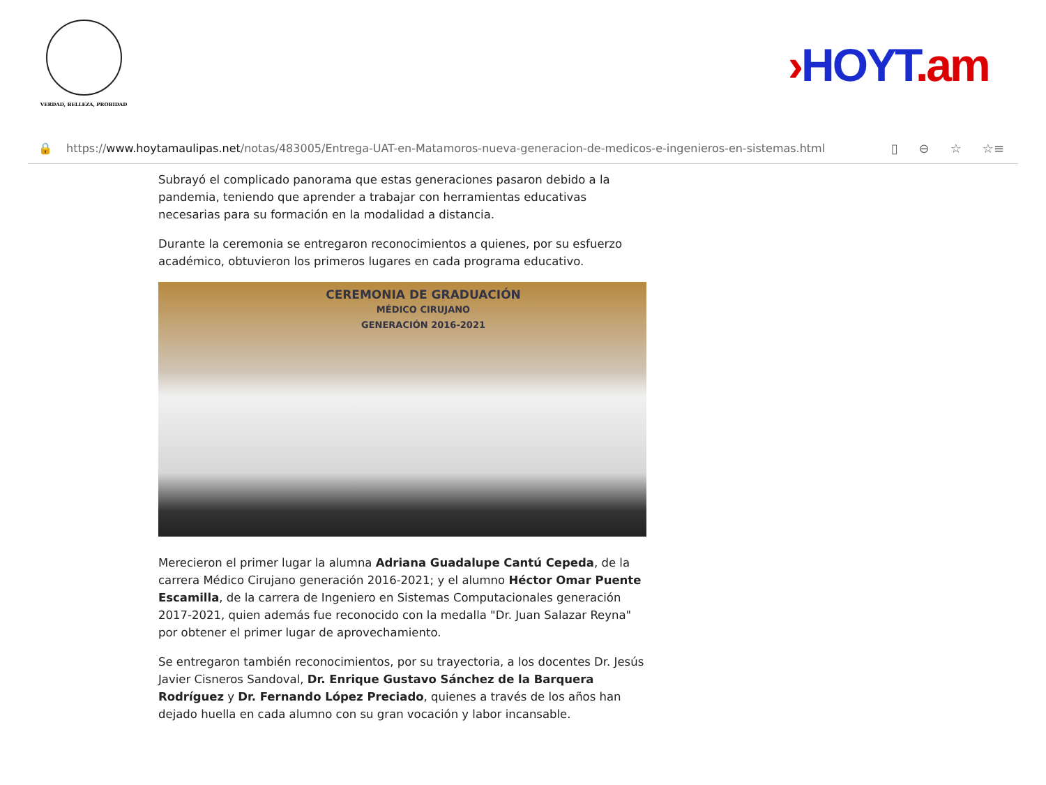VERDAD, BELLEZA, PROBIDAD
›HOYT.am
🔒 https://www.hoytamaulipas.net/notas/483005/Entrega-UAT-en-Matamoros-nueva-generacion-de-medicos-e-ingenieros-en-sistemas.html ▯ ⊖ ☆ ☆≡
Subrayó el complicado panorama que estas generaciones pasaron debido a la pandemia, teniendo que aprender a trabajar con herramientas educativas necesarias para su formación en la modalidad a distancia.
Durante la ceremonia se entregaron reconocimientos a quienes, por su esfuerzo académico, obtuvieron los primeros lugares en cada programa educativo.
CEREMONIA DE GRADUACIÓN
MÉDICO CIRUJANO
GENERACIÓN 2016-2021
Merecieron el primer lugar la alumna Adriana Guadalupe Cantú Cepeda, de la carrera Médico Cirujano generación 2016-2021; y el alumno Héctor Omar Puente Escamilla, de la carrera de Ingeniero en Sistemas Computacionales generación 2017-2021, quien además fue reconocido con la medalla "Dr. Juan Salazar Reyna" por obtener el primer lugar de aprovechamiento.
Se entregaron también reconocimientos, por su trayectoria, a los docentes Dr. Jesús Javier Cisneros Sandoval, Dr. Enrique Gustavo Sánchez de la Barquera Rodríguez y Dr. Fernando López Preciado, quienes a través de los años han dejado huella en cada alumno con su gran vocación y labor incansable.